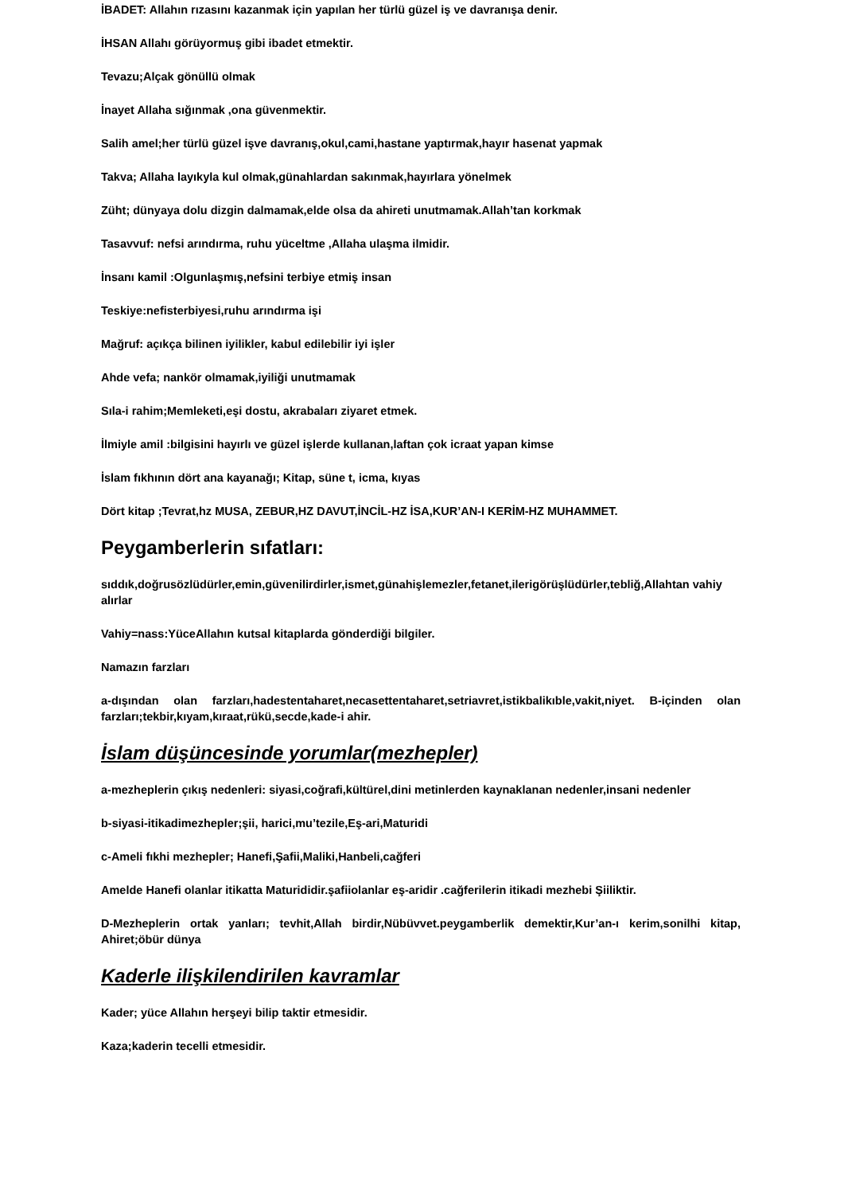İBADET: Allahın rızasını kazanmak için yapılan her türlü güzel iş ve davranışa denir.
İHSAN Allahı görüyormuş gibi ibadet etmektir.
Tevazu;Alçak gönüllü olmak
İnayet Allaha sığınmak ,ona güvenmektir.
Salih amel;her türlü güzel işve davranış,okul,cami,hastane yaptırmak,hayır hasenat yapmak
Takva; Allaha layıkyla kul olmak,günahlardan sakınmak,hayırlara yönelmek
Züht; dünyaya dolu dizgin dalmamak,elde olsa da ahireti unutmamak.Allah’tan korkmak
Tasavvuf: nefsi arındırma, ruhu yüceltme ,Allaha ulaşma ilmidir.
İnsanı kamil :Olgunlaşmış,nefsini terbiye etmiş insan
Teskiye:nefisterbiyesi,ruhu arındırma işi
Mağruf: açıkça bilinen iyilikler, kabul edilebilir iyi işler
Ahde vefa; nankör olmamak,iyiliği unutmamak
Sıla-i rahim;Memleketi,eşi dostu, akrabaları ziyaret etmek.
İlmiyle amil :bilgisini hayırlı ve güzel işlerde kullanan,laftan çok icraat yapan kimse
İslam fıkhının dört ana kayanağı; Kitap, süne t, icma, kıyas
Dört kitap ;Tevrat,hz MUSA, ZEBUR,HZ DAVUT,İNCİL-HZ İSA,KUR’AN-I KERİM-HZ MUHAMMET.
Peygamberlerin sıfatları:
sıddık,doğrusözlüdürler,emin,güvenilirdirler,ismet,günahişlemezler,fetanet,ilerigörüşlüdürler,tebliğ,Allahtan vahiy alırlar
Vahiy=nass:YüceAllahın kutsal kitaplarda gönderdiği bilgiler.
Namazın farzları
a-dışından olan farzları,hadestentaharet,necasettentaharet,setriavret,istikbalikıble,vakit,niyet. B-içinden olan farzları;tekbir,kıyam,kıraat,rükü,secde,kade-i ahir.
İslam düşüncesinde yorumlar(mezhepler)
a-mezheplerin çıkış nedenleri: siyasi,coğrafi,kültürel,dini metinlerden kaynaklanan nedenler,insani nedenler
b-siyasi-itikadimezhepler;şii, harici,mu’tezile,Eş-ari,Maturidi
c-Ameli fıkhi mezhepler; Hanefi,Şafii,Maliki,Hanbeli,cağferi
Amelde Hanefi olanlar itikatta Maturididir.şafiiolanlar eş-aridir .cağferilerin itikadi mezhebi Şiiliktir.
D-Mezheplerin ortak yanları; tevhit,Allah birdir,Nübüvvet.peygamberlik demektir,Kur’an-ı kerim,sonilhi kitap, Ahiret;öbür dünya
Kaderle ilişkilendirilen kavramlar
Kader; yüce Allahın herşeyi bilip taktir etmesidir.
Kaza;kaderin tecelli etmesidir.